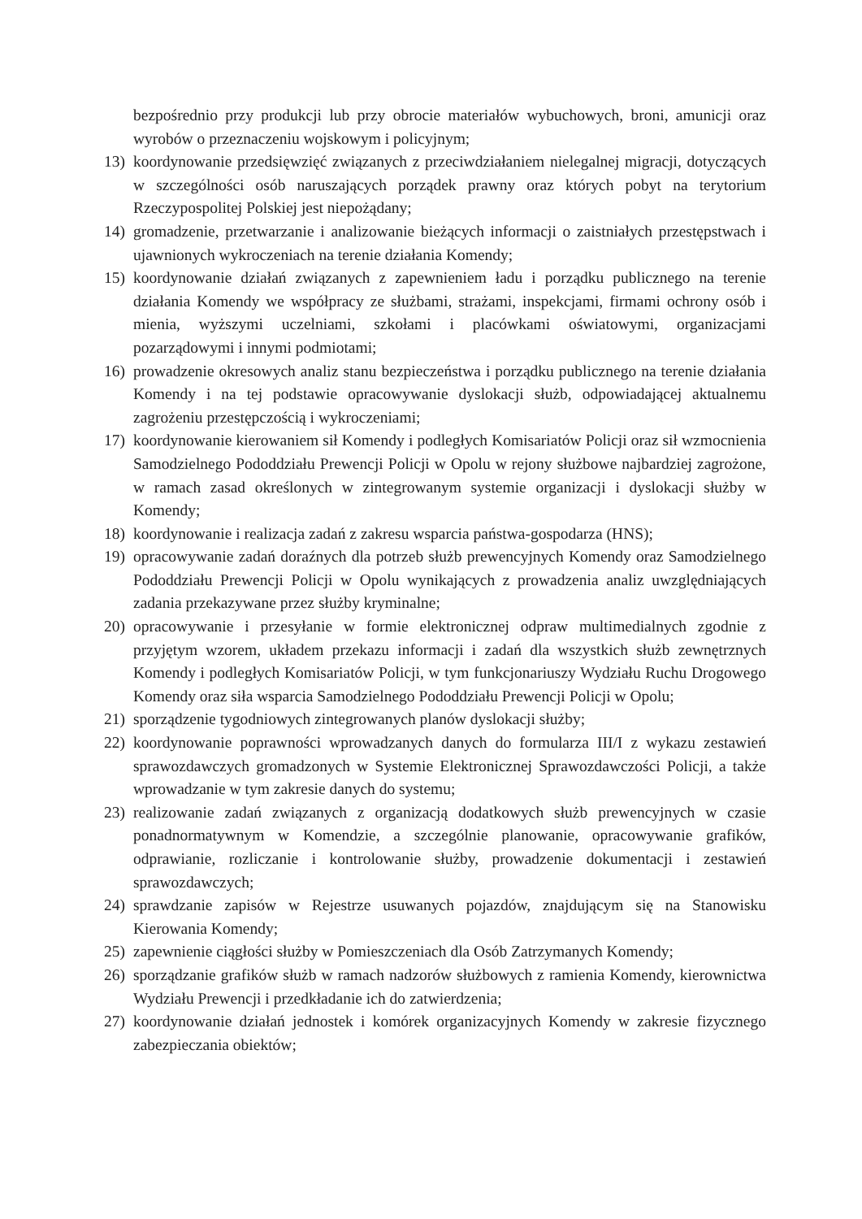bezpośrednio przy produkcji lub przy obrocie materiałów wybuchowych, broni, amunicji oraz wyrobów o przeznaczeniu wojskowym i policyjnym;
13) koordynowanie przedsięwzięć związanych z przeciwdziałaniem nielegalnej migracji, dotyczących w szczególności osób naruszających porządek prawny oraz których pobyt na terytorium Rzeczypospolitej Polskiej jest niepożądany;
14) gromadzenie, przetwarzanie i analizowanie bieżących informacji o zaistniałych przestępstwach i ujawnionych wykroczeniach na terenie działania Komendy;
15) koordynowanie działań związanych z zapewnieniem ładu i porządku publicznego na terenie działania Komendy we współpracy ze służbami, strażami, inspekcjami, firmami ochrony osób i mienia, wyższymi uczelniami, szkołami i placówkami oświatowymi, organizacjami pozarządowymi i innymi podmiotami;
16) prowadzenie okresowych analiz stanu bezpieczeństwa i porządku publicznego na terenie działania Komendy i na tej podstawie opracowywanie dyslokacji służb, odpowiadającej aktualnemu zagrożeniu przestępczością i wykroczeniami;
17) koordynowanie kierowaniem sił Komendy i podległych Komisariatów Policji oraz sił wzmocnienia Samodzielnego Pododdziału Prewencji Policji w Opolu w rejony służbowe najbardziej zagrożone, w ramach zasad określonych w zintegrowanym systemie organizacji i dyslokacji służby w Komendy;
18) koordynowanie i realizacja zadań z zakresu wsparcia państwa-gospodarza (HNS);
19) opracowywanie zadań doraźnych dla potrzeb służb prewencyjnych Komendy oraz Samodzielnego Pododdziału Prewencji Policji w Opolu wynikających z prowadzenia analiz uwzględniających zadania przekazywane przez służby kryminalne;
20) opracowywanie i przesyłanie w formie elektronicznej odpraw multimedialnych zgodnie z przyjętym wzorem, układem przekazu informacji i zadań dla wszystkich służb zewnętrznych Komendy i podległych Komisariatów Policji, w tym funkcjonariuszy Wydziału Ruchu Drogowego Komendy oraz siła wsparcia Samodzielnego Pododdziału Prewencji Policji w Opolu;
21) sporządzenie tygodniowych zintegrowanych planów dyslokacji służby;
22) koordynowanie poprawności wprowadzanych danych do formularza III/I z wykazu zestawień sprawozdawczych gromadzonych w Systemie Elektronicznej Sprawozdawczości Policji, a także wprowadzanie w tym zakresie danych do systemu;
23) realizowanie zadań związanych z organizacją dodatkowych służb prewencyjnych w czasie ponadnormatywnym w Komendzie, a szczególnie planowanie, opracowywanie grafików, odprawianie, rozliczanie i kontrolowanie służby, prowadzenie dokumentacji i zestawień sprawozdawczych;
24) sprawdzanie zapisów w Rejestrze usuwanych pojazdów, znajdującym się na Stanowisku Kierowania Komendy;
25) zapewnienie ciągłości służby w Pomieszczeniach dla Osób Zatrzymanych Komendy;
26) sporządzanie grafików służb w ramach nadzorów służbowych z ramienia Komendy, kierownictwa Wydziału Prewencji i przedkładanie ich do zatwierdzenia;
27) koordynowanie działań jednostek i komórek organizacyjnych Komendy w zakresie fizycznego zabezpieczania obiektów;